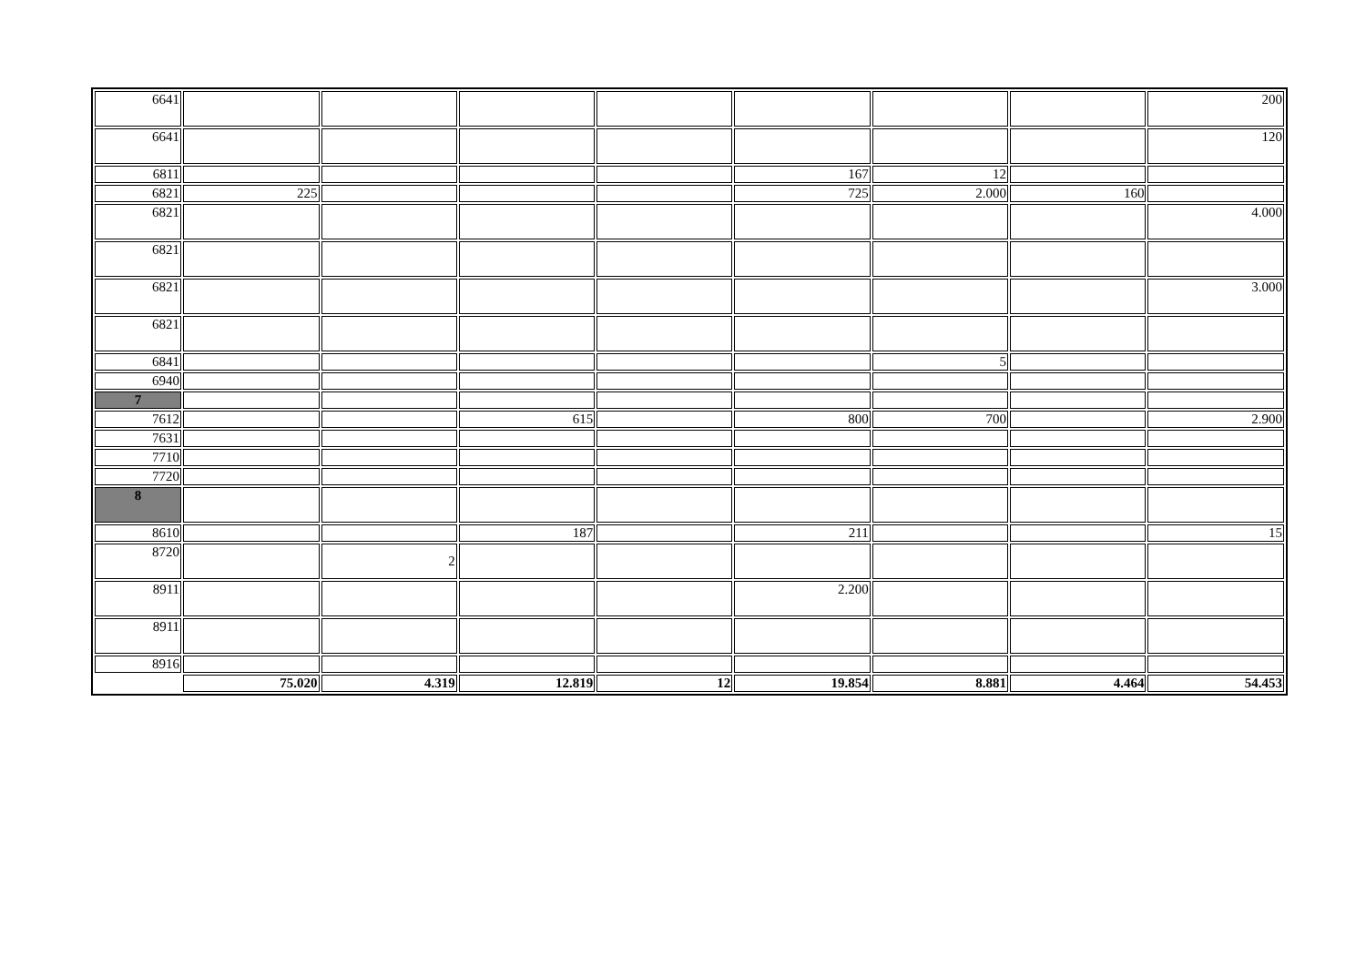| 6641 | | | | | | | | 200 |
| 6641 | | | | | | | | 120 |
| 6811 | | | | | 167 | 12 | | |
| 6821 | 225 | | | | 725 | 2.000 | 160 | |
| 6821 | | | | | | | | 4.000 |
| 6821 | | | | | | | | |
| 6821 | | | | | | | | 3.000 |
| 6821 | | | | | | | | |
| 6841 | | | | | | 5 | | |
| 6940 | | | | | | | | |
| 7 | | | | | | | | |
| 7612 | | | 615 | | 800 | 700 | | 2.900 |
| 7631 | | | | | | | | |
| 7710 | | | | | | | | |
| 7720 | | | | | | | | |
| 8 | | | | | | | | |
| 8610 | | | 187 | | 211 | | | 15 |
| 8720 | | 2 | | | | | | |
| 8911 | | | | | 2.200 | | | |
| 8911 | | | | | | | | |
| 8916 | | | | | | | | |
| | 75.020 | 4.319 | 12.819 | 12 | 19.854 | 8.881 | 4.464 | 54.453 |